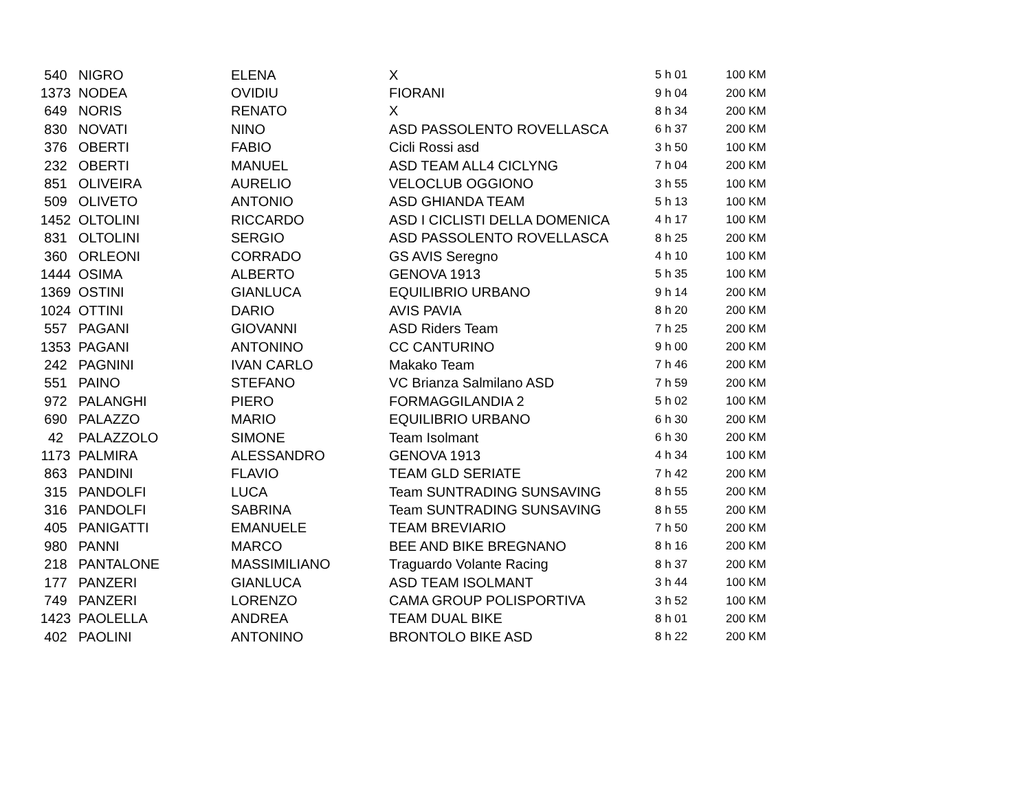| 540 | NIGRO | ELENA | X | 5 h 01 | 100 KM |
| 1373 | NODEA | OVIDIU | FIORANI | 9 h 04 | 200 KM |
| 649 | NORIS | RENATO | X | 8 h 34 | 200 KM |
| 830 | NOVATI | NINO | ASD PASSOLENTO ROVELLASCA | 6 h 37 | 200 KM |
| 376 | OBERTI | FABIO | Cicli Rossi asd | 3 h 50 | 100 KM |
| 232 | OBERTI | MANUEL | ASD TEAM ALL4 CICLYNG | 7 h 04 | 200 KM |
| 851 | OLIVEIRA | AURELIO | VELOCLUB OGGIONO | 3 h 55 | 100 KM |
| 509 | OLIVETO | ANTONIO | ASD GHIANDA TEAM | 5 h 13 | 100 KM |
| 1452 | OLTOLINI | RICCARDO | ASD I CICLISTI DELLA DOMENICA | 4 h 17 | 100 KM |
| 831 | OLTOLINI | SERGIO | ASD PASSOLENTO ROVELLASCA | 8 h 25 | 200 KM |
| 360 | ORLEONI | CORRADO | GS AVIS Seregno | 4 h 10 | 100 KM |
| 1444 | OSIMA | ALBERTO | GENOVA 1913 | 5 h 35 | 100 KM |
| 1369 | OSTINI | GIANLUCA | EQUILIBRIO URBANO | 9 h 14 | 200 KM |
| 1024 | OTTINI | DARIO | AVIS PAVIA | 8 h 20 | 200 KM |
| 557 | PAGANI | GIOVANNI | ASD Riders Team | 7 h 25 | 200 KM |
| 1353 | PAGANI | ANTONINO | CC CANTURINO | 9 h 00 | 200 KM |
| 242 | PAGNINI | IVAN CARLO | Makako Team | 7 h 46 | 200 KM |
| 551 | PAINO | STEFANO | VC Brianza Salmilano ASD | 7 h 59 | 200 KM |
| 972 | PALANGHI | PIERO | FORMAGGILANDIA 2 | 5 h 02 | 100 KM |
| 690 | PALAZZO | MARIO | EQUILIBRIO URBANO | 6 h 30 | 200 KM |
| 42 | PALAZZOLO | SIMONE | Team Isolmant | 6 h 30 | 200 KM |
| 1173 | PALMIRA | ALESSANDRO | GENOVA 1913 | 4 h 34 | 100 KM |
| 863 | PANDINI | FLAVIO | TEAM GLD SERIATE | 7 h 42 | 200 KM |
| 315 | PANDOLFI | LUCA | Team SUNTRADING SUNSAVING | 8 h 55 | 200 KM |
| 316 | PANDOLFI | SABRINA | Team SUNTRADING SUNSAVING | 8 h 55 | 200 KM |
| 405 | PANIGATTI | EMANUELE | TEAM BREVIARIO | 7 h 50 | 200 KM |
| 980 | PANNI | MARCO | BEE AND BIKE BREGNANO | 8 h 16 | 200 KM |
| 218 | PANTALONE | MASSIMILIANO | Traguardo Volante Racing | 8 h 37 | 200 KM |
| 177 | PANZERI | GIANLUCA | ASD TEAM ISOLMANT | 3 h 44 | 100 KM |
| 749 | PANZERI | LORENZO | CAMA GROUP POLISPORTIVA | 3 h 52 | 100 KM |
| 1423 | PAOLELLA | ANDREA | TEAM DUAL BIKE | 8 h 01 | 200 KM |
| 402 | PAOLINI | ANTONINO | BRONTOLO BIKE ASD | 8 h 22 | 200 KM |